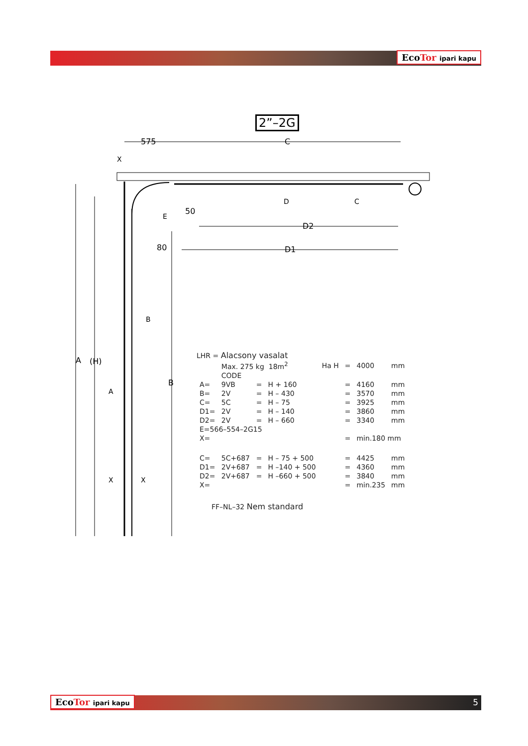EcoTor ipari kapu
2”–2G
575
C
D2
D1
50
80
X
A
(H)
B
D
C
E
B
A
X
X
LHR = Alacsony vasalat
| | Max. 275 kg 18m<sup>2</sup> | | | Ha H | = | 4000 | mm |
| | CODE | | | | | | |
| A= | 9VB | = | H + 160 | | = | 4160 | mm |
| B= | 2V | = | H – 430 | | = | 3570 | mm |
| C= | 5C | = | H – 75 | | = | 3925 | mm |
| D1= | 2V | = | H – 140 | | = | 3860 | mm |
| D2= | 2V | = | H – 660 | | = | 3340 | mm |
| E=566–554–2G15 | | | | | | | |
| X= | | | | | = | min.180 mm | |
| C= | 5C+687 | = | H – 75 + 500 | | = | 4425 | mm |
| D1= | 2V+687 | = | H –140 + 500 | | = | 4360 | mm |
| D2= | 2V+687 | = | H –660 + 500 | | = | 3840 | mm |
| X= | | | | | = | min.235 | mm |
FF–NL–32 Nem standard
EcoTor ipari kapu 5